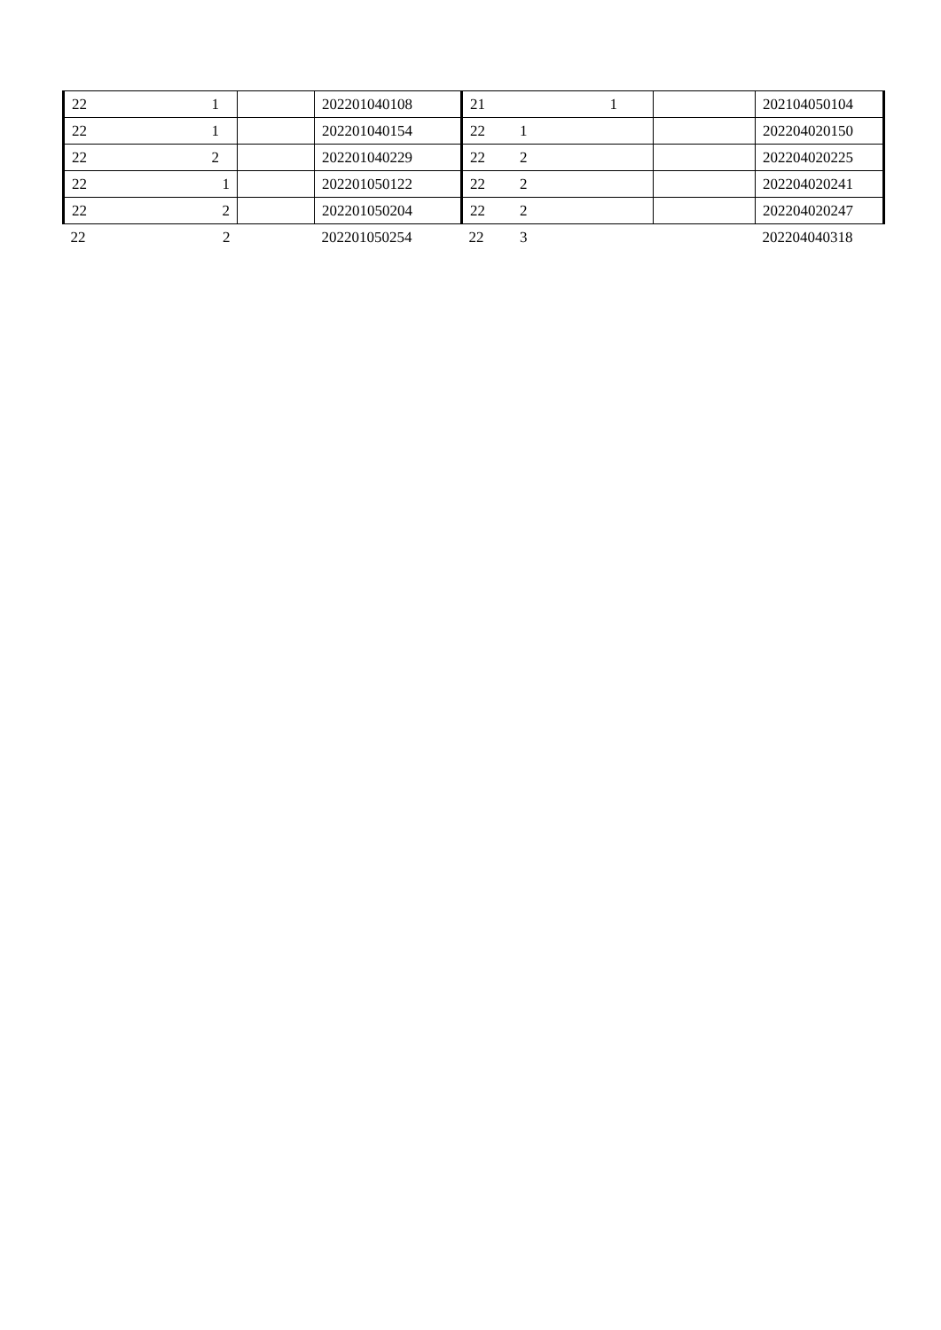| 22 | 1 | | 202201040108 | 21 | 1 | | 202104050104 |
| 22 | 1 | | 202201040154 | 22 | 1 | | 202204020150 |
| 22 | 2 | | 202201040229 | 22 | 2 | | 202204020225 |
| 22 | 1 | | 202201050122 | 22 | 2 | | 202204020241 |
| 22 | 2 | | 202201050204 | 22 | 2 | | 202204020247 |
| 22 | 2 | | 202201050254 | 22 | 3 | | 202204040318 |